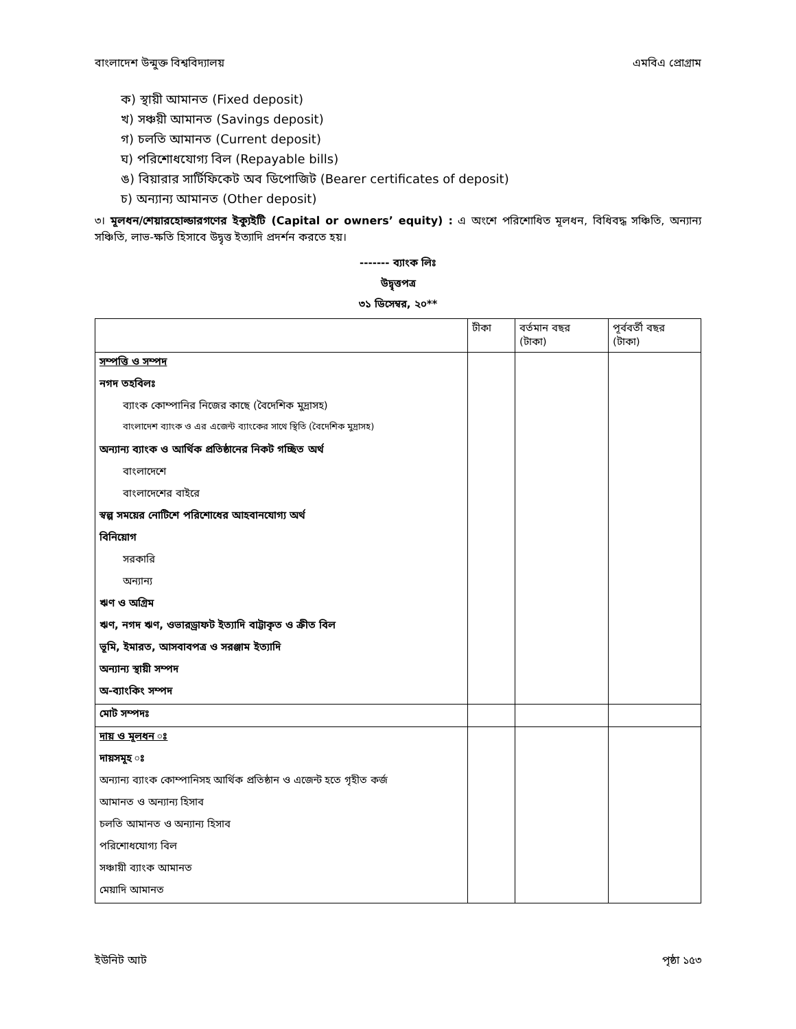বাংলাদেশ উন্মুক্ত বিশ্ববিদ্যালয় এমবিএ প্রোগ্রাম
ক) স্থায়ী আমানত (Fixed deposit)
খ) সঞ্চয়ী আমানত (Savings deposit)
গ) চলতি আমানত (Current deposit)
ঘ) পরিশোধযোগ্য বিল (Repayable bills)
ঙ) বিয়ারার সার্টিফিকেট অব ডিপোজিট (Bearer certificates of deposit)
চ) অন্যান্য আমানত (Other deposit)
৩। মূলধন/শেয়ারহোল্ডারগণের ইক্যুইটি (Capital or owners’ equity) : এ অংশে পরিশোধিত মূলধন, বিধিবদ্ধ সঞ্চিতি, অন্যান্য সঞ্চিতি, লাভ-ক্ষতি হিসাবে উদ্বৃত্ত ইত্যাদি প্রদর্শন করতে হয়।
------- ব্যাংক লিঃ
উদ্বৃত্তপত্র
৩১ ডিসেম্বর, ২০**
| | টীকা | বর্তমান বছর (টাকা) | পূর্ববর্তী বছর (টাকা) |
| --- | --- | --- | --- |
| সম্পত্তি ও সম্পদ | | | |
| নগদ তহবিলঃ | | | |
| ব্যাংক কোম্পানির নিজের কাছে (বৈদেশিক মুদ্রাসহ) | | | |
| বাংলাদেশ ব্যাংক ও এর এজেন্ট ব্যাংকের সাথে স্থিতি (বৈদেশিক মুদ্রাসহ) | | | |
| অন্যান্য ব্যাংক ও আর্থিক প্রতিষ্ঠানের নিকট গচ্ছিত অর্থ | | | |
| বাংলাদেশে | | | |
| বাংলাদেশের বাইরে | | | |
| স্বল্প সময়ের নোটিশে পরিশোধের আহবানযোগ্য অর্থ | | | |
| বিনিয়োগ | | | |
| সরকারি | | | |
| অন্যান্য | | | |
| ঋণ ও অগ্রিম | | | |
| ঋণ, নগদ ঋণ, ওভারড্রাফট ইত্যাদি বাট্টাকৃত ও ক্রীত বিল | | | |
| ভূমি, ইমারত, আসবাবপত্র ও সরঞ্জাম ইত্যাদি | | | |
| অন্যান্য স্থায়ী সম্পদ | | | |
| অ-ব্যাংকিং সম্পদ | | | |
| মোট সম্পদঃ | | | |
| দায় ও মূলধন ঃ | | | |
| দায়সমূহ ঃ | | | |
| অন্যান্য ব্যাংক কোম্পানিসহ আর্থিক প্রতিষ্ঠান ও এজেন্ট হতে গৃহীত কর্জ | | | |
| আমানত ও অন্যান্য হিসাব | | | |
| চলতি আমানত ও অন্যান্য হিসাব | | | |
| পরিশোধযোগ্য বিল | | | |
| সঞ্চায়ী ব্যাংক আমানত | | | |
| মেয়াদি আমানত | | | |
ইউনিট আট পৃষ্ঠা ১৫৩